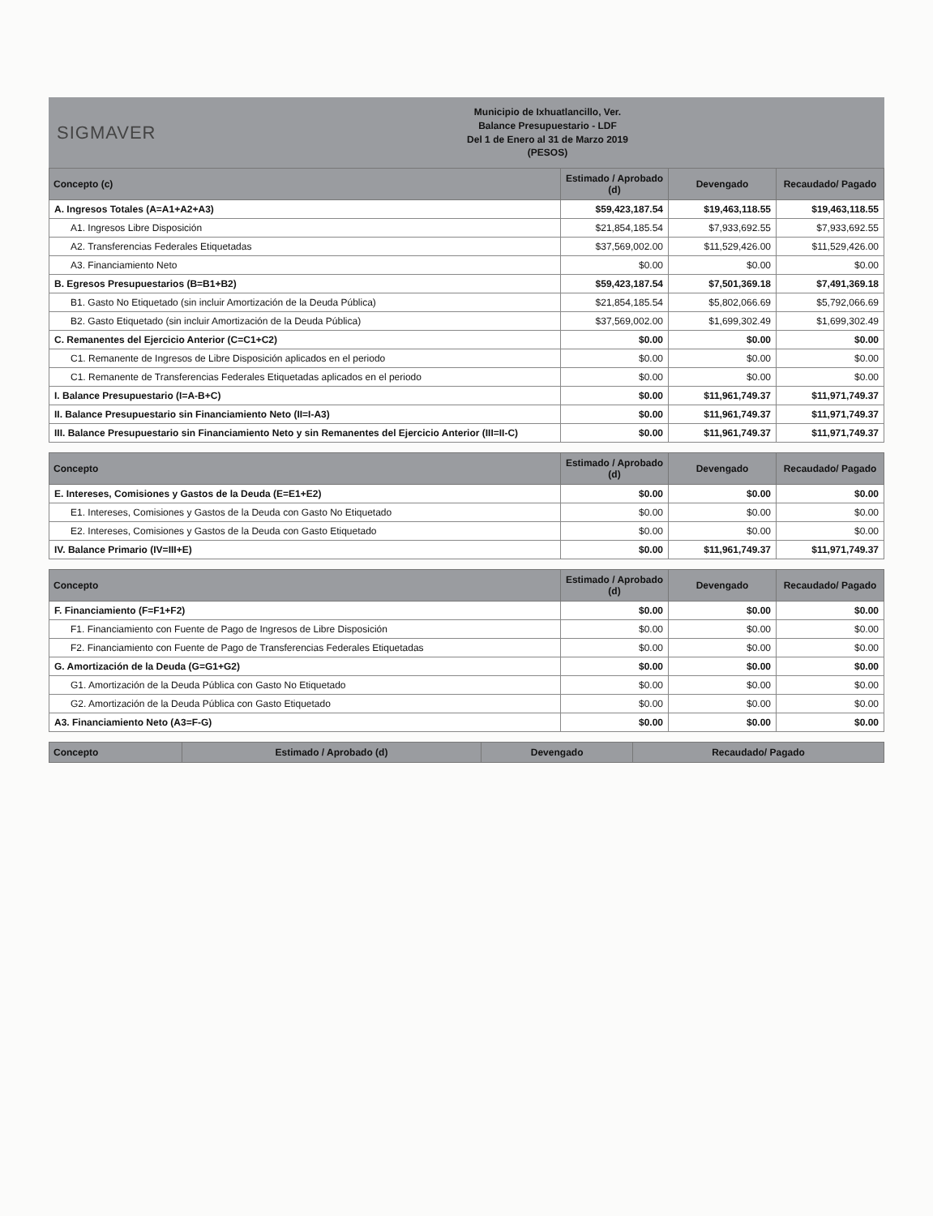SIGMAVER
Municipio de Ixhuatlancillo, Ver.
Balance Presupuestario - LDF
Del 1 de Enero al 31 de Marzo 2019
(PESOS)
| Concepto (c) | Estimado / Aprobado (d) | Devengado | Recaudado/ Pagado |
| --- | --- | --- | --- |
| A. Ingresos Totales (A=A1+A2+A3) | $59,423,187.54 | $19,463,118.55 | $19,463,118.55 |
| A1. Ingresos Libre Disposición | $21,854,185.54 | $7,933,692.55 | $7,933,692.55 |
| A2. Transferencias Federales Etiquetadas | $37,569,002.00 | $11,529,426.00 | $11,529,426.00 |
| A3. Financiamiento Neto | $0.00 | $0.00 | $0.00 |
| B. Egresos Presupuestarios (B=B1+B2) | $59,423,187.54 | $7,501,369.18 | $7,491,369.18 |
| B1. Gasto No Etiquetado (sin incluir Amortización de la Deuda Pública) | $21,854,185.54 | $5,802,066.69 | $5,792,066.69 |
| B2. Gasto Etiquetado (sin incluir Amortización de la Deuda Pública) | $37,569,002.00 | $1,699,302.49 | $1,699,302.49 |
| C. Remanentes del Ejercicio Anterior (C=C1+C2) | $0.00 | $0.00 | $0.00 |
| C1. Remanente de Ingresos de Libre Disposición aplicados en el periodo | $0.00 | $0.00 | $0.00 |
| C1. Remanente de Transferencias Federales Etiquetadas aplicados en el periodo | $0.00 | $0.00 | $0.00 |
| I. Balance Presupuestario (I=A-B+C) | $0.00 | $11,961,749.37 | $11,971,749.37 |
| II. Balance Presupuestario sin Financiamiento Neto (II=I-A3) | $0.00 | $11,961,749.37 | $11,971,749.37 |
| III. Balance Presupuestario sin Financiamiento Neto y sin Remanentes del Ejercicio Anterior (III=II-C) | $0.00 | $11,961,749.37 | $11,971,749.37 |
| Concepto | Estimado / Aprobado (d) | Devengado | Recaudado/ Pagado |
| --- | --- | --- | --- |
| E. Intereses, Comisiones y Gastos de la Deuda (E=E1+E2) | $0.00 | $0.00 | $0.00 |
| E1. Intereses, Comisiones y Gastos de la Deuda con Gasto No Etiquetado | $0.00 | $0.00 | $0.00 |
| E2. Intereses, Comisiones y Gastos de la Deuda con Gasto Etiquetado | $0.00 | $0.00 | $0.00 |
| IV. Balance Primario (IV=III+E) | $0.00 | $11,961,749.37 | $11,971,749.37 |
| Concepto | Estimado / Aprobado (d) | Devengado | Recaudado/ Pagado |
| --- | --- | --- | --- |
| F. Financiamiento (F=F1+F2) | $0.00 | $0.00 | $0.00 |
| F1. Financiamiento con Fuente de Pago de Ingresos de Libre Disposición | $0.00 | $0.00 | $0.00 |
| F2. Financiamiento con Fuente de Pago de Transferencias Federales Etiquetadas | $0.00 | $0.00 | $0.00 |
| G. Amortización de la Deuda (G=G1+G2) | $0.00 | $0.00 | $0.00 |
| G1. Amortización de la Deuda Pública con Gasto No Etiquetado | $0.00 | $0.00 | $0.00 |
| G2. Amortización de la Deuda Pública con Gasto Etiquetado | $0.00 | $0.00 | $0.00 |
| A3. Financiamiento Neto (A3=F-G) | $0.00 | $0.00 | $0.00 |
| Concepto | Estimado / Aprobado (d) | Devengado | Recaudado/ Pagado |
| --- | --- | --- | --- |